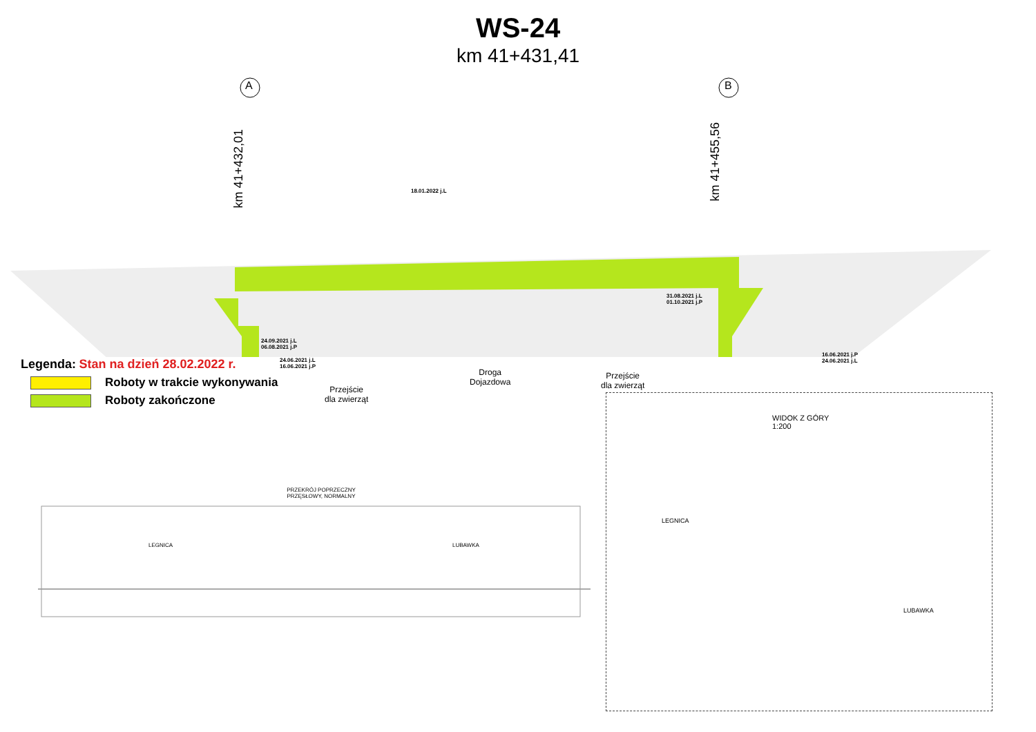WS-24
km 41+431,41
A B
km 41+432,01
km 41+455,56
18.01.2022 j.L
31.08.2021 j.L
01.10.2021 j.P
24.09.2021 j.L
06.08.2021 j.P
Przejście
dla zwierząt
Droga
Dojazdowa
Przejście
dla zwierząt
Legenda: Stan na dzień 28.02.2022 r. 24.06.2021 j.L
16.06.2021 j.P
16.06.2021 j.P
24.06.2021 j.L
Roboty w trakcie wykonywania
Roboty zakończone
PRZEKRÓJ POPRZECZNY
PRZĘSŁOWY, NORMALNY
LEGNICA LUBAWKA
WIDOK Z GÓRY
1:200
LEGNICA
LUBAWKA